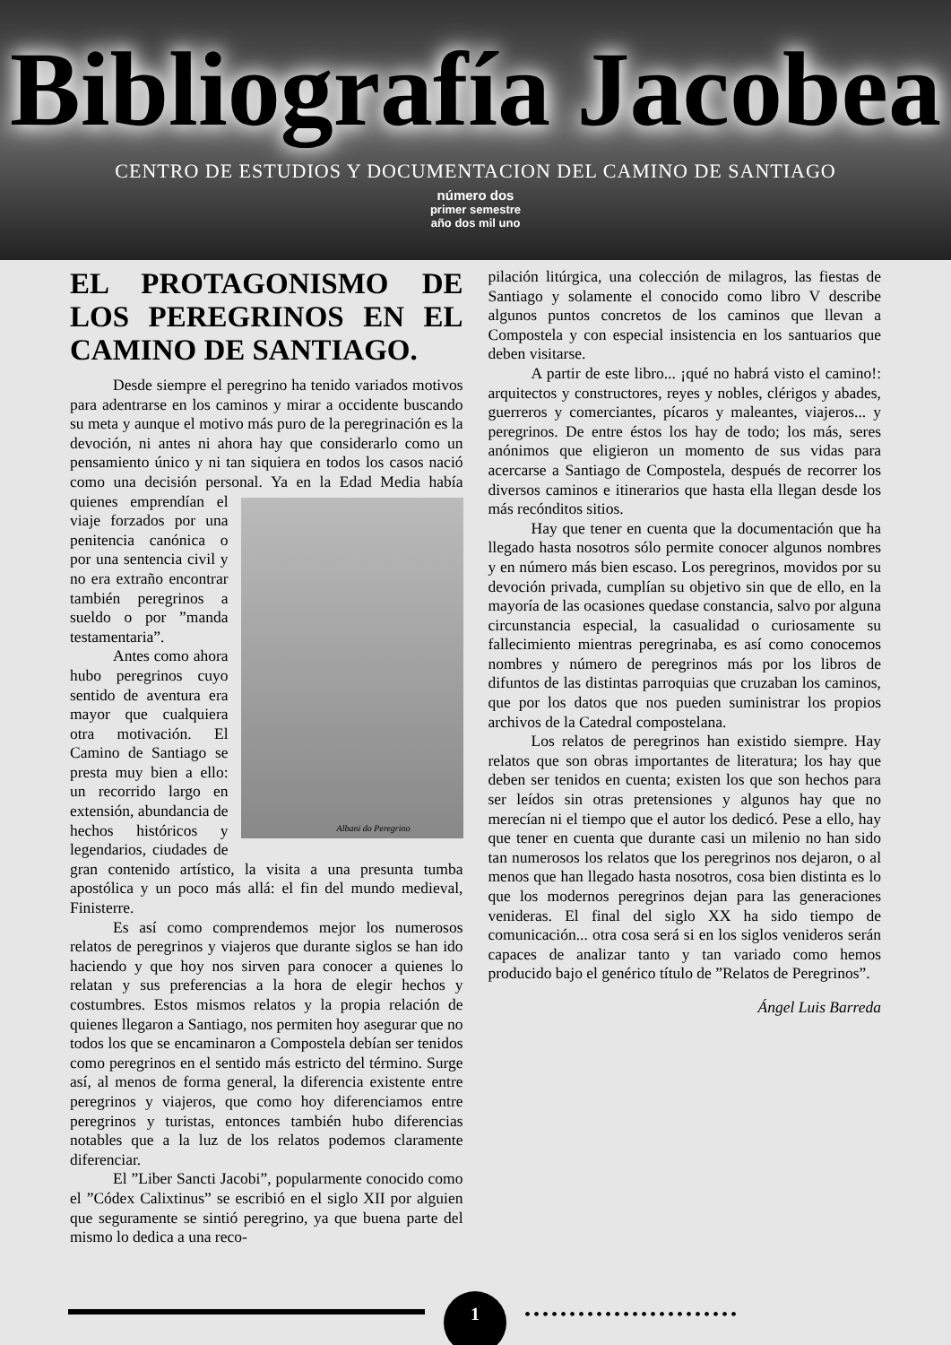Bibliografía Jacobea
CENTRO DE ESTUDIOS Y DOCUMENTACION DEL CAMINO DE SANTIAGO
número dos
primer semestre
año dos mil uno
EL PROTAGONISMO DE LOS PEREGRINOS EN EL CAMINO DE SANTIAGO.
Desde siempre el peregrino ha tenido variados motivos para adentrarse en los caminos y mirar a occidente buscando su meta y aunque el motivo más puro de la peregrinación es la devoción, ni antes ni ahora hay que considerarlo como un pensamiento único y ni tan siquiera en todos los casos nació como una decisión personal.
Albani do Peregrino
Ya en la Edad Media había quienes emprendían el viaje forzados por una penitencia canónica o por una sentencia civil y no era extraño encontrar también peregrinos a sueldo o por ”manda testamentaria”.
Antes como ahora hubo peregrinos cuyo sentido de aventura era mayor que cualquiera otra motivación. El Camino de Santiago se presta muy bien a ello: un recorrido largo en extensión, abundancia de hechos históricos y legendarios, ciudades de gran contenido artístico, la visita a una presunta tumba apostólica y un poco más allá: el fin del mundo medieval, Finisterre.
Es así como comprendemos mejor los numerosos relatos de peregrinos y viajeros que durante siglos se han ido haciendo y que hoy nos sirven para conocer a quienes lo relatan y sus preferencias a la hora de elegir hechos y costumbres. Estos mismos relatos y la propia relación de quienes llegaron a Santiago, nos permiten hoy asegurar que no todos los que se encaminaron a Compostela debían ser tenidos como peregrinos en el sentido más estricto del término. Surge así, al menos de forma general, la diferencia existente entre peregrinos y viajeros, que como hoy diferenciamos entre peregrinos y turistas, entonces también hubo diferencias notables que a la luz de los relatos podemos claramente diferenciar.
El ”Liber Sancti Jacobi”, popularmente conocido como el ”Códex Calixtinus” se escribió en el siglo XII por alguien que seguramente se sintió peregrino, ya que buena parte del mismo lo dedica a una reco-
pilación litúrgica, una colección de milagros, las fiestas de Santiago y solamente el conocido como libro V describe algunos puntos concretos de los caminos que llevan a Compostela y con especial insistencia en los santuarios que deben visitarse.
A partir de este libro... ¡qué no habrá visto el camino!: arquitectos y constructores, reyes y nobles, clérigos y abades, guerreros y comerciantes, pícaros y maleantes, viajeros... y peregrinos. De entre éstos los hay de todo; los más, seres anónimos que eligieron un momento de sus vidas para acercarse a Santiago de Compostela, después de recorrer los diversos caminos e itinerarios que hasta ella llegan desde los más recónditos sitios.
Hay que tener en cuenta que la documentación que ha llegado hasta nosotros sólo permite conocer algunos nombres y en número más bien escaso. Los peregrinos, movidos por su devoción privada, cumplían su objetivo sin que de ello, en la mayoría de las ocasiones quedase constancia, salvo por alguna circunstancia especial, la casualidad o curiosamente su fallecimiento mientras peregrinaba, es así como conocemos nombres y número de peregrinos más por los libros de difuntos de las distintas parroquias que cruzaban los caminos, que por los datos que nos pueden suministrar los propios archivos de la Catedral compostelana.
Los relatos de peregrinos han existido siempre. Hay relatos que son obras importantes de literatura; los hay que deben ser tenidos en cuenta; existen los que son hechos para ser leídos sin otras pretensiones y algunos hay que no merecían ni el tiempo que el autor los dedicó. Pese a ello, hay que tener en cuenta que durante casi un milenio no han sido tan numerosos los relatos que los peregrinos nos dejaron, o al menos que han llegado hasta nosotros, cosa bien distinta es lo que los modernos peregrinos dejan para las generaciones venideras. El final del siglo XX ha sido tiempo de comunicación... otra cosa será si en los siglos venideros serán capaces de analizar tanto y tan variado como hemos producido bajo el genérico título de ”Relatos de Peregrinos”.
Ángel Luis Barreda
1
••••••••••••••••••••••••